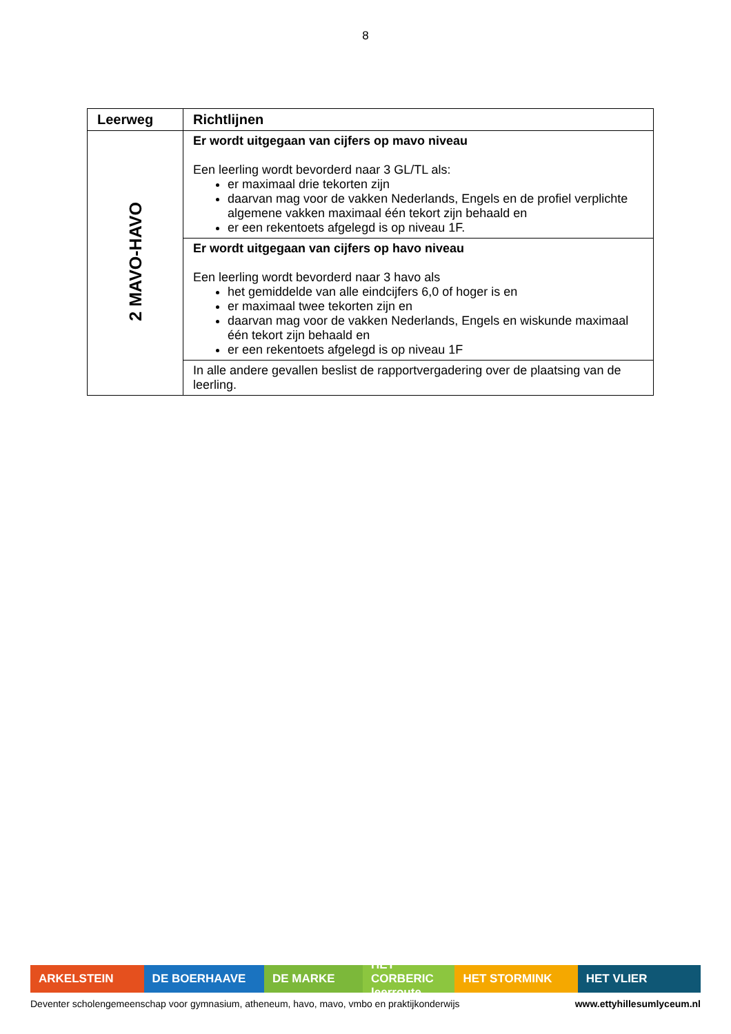8
| Leerweg | Richtlijnen |
| --- | --- |
| 2 MAVO-HAVO | Er wordt uitgegaan van cijfers op mavo niveau Een leerling wordt bevorderd naar 3 GL/TL als: er maximaal drie tekorten zijn daarvan mag voor de vakken Nederlands, Engels en de profiel verplichte algemene vakken maximaal één tekort zijn behaald en er een rekentoets afgelegd is op niveau 1F. |
| | Er wordt uitgegaan van cijfers op havo niveau Een leerling wordt bevorderd naar 3 havo als het gemiddelde van alle eindcijfers 6,0 of hoger is en er maximaal twee tekorten zijn en daarvan mag voor de vakken Nederlands, Engels en wiskunde maximaal één tekort zijn behaald en er een rekentoets afgelegd is op niveau 1F |
| | In alle andere gevallen beslist de rapportvergadering over de plaatsing van de leerling. |
ARKELSTEIN DE BOERHAAVE DE MARKE HET CORBERIC leerroute
HET STORMINK HET VLIER
Deventer scholengemeenschap voor gymnasium, atheneum, havo, mavo, vmbo en praktijkonderwijs www.ettyhillesumlyceum.nl